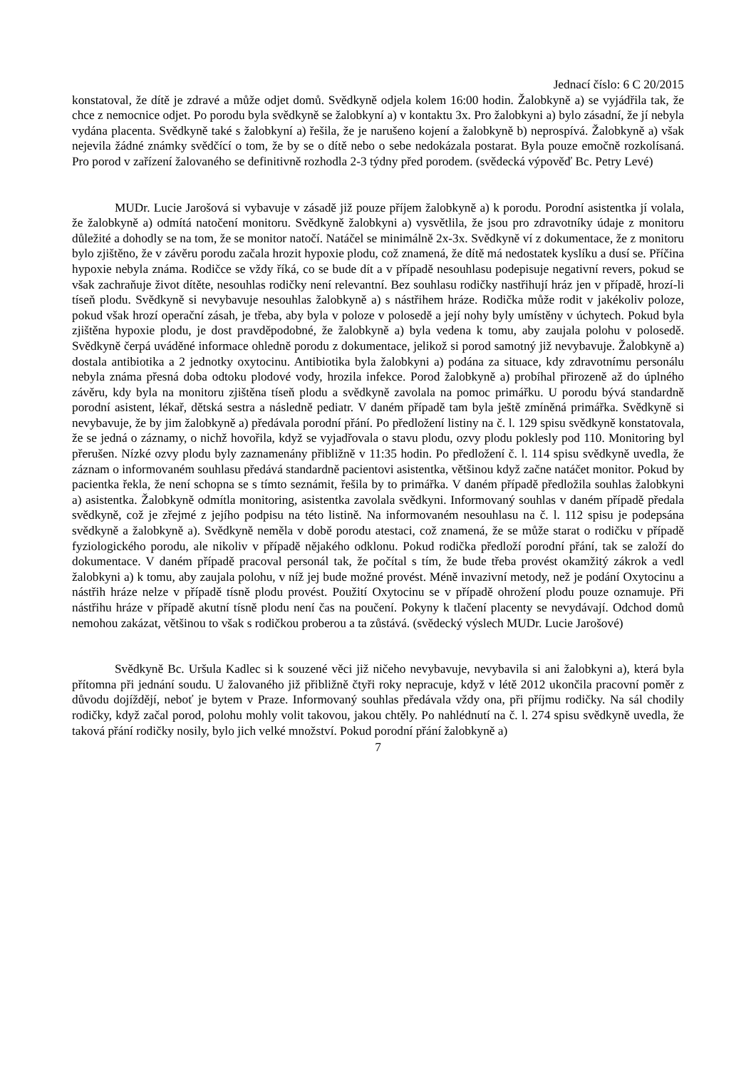Jednací číslo: 6 C 20/2015
konstatoval, že dítě je zdravé a může odjet domů. Svědkyně odjela kolem 16:00 hodin. Žalobkyně a) se vyjádřila tak, že chce z nemocnice odjet. Po porodu byla svědkyně se žalobkyní a) v kontaktu 3x. Pro žalobkyni a) bylo zásadní, že jí nebyla vydána placenta. Svědkyně také s žalobkyní a) řešila, že je narušeno kojení a žalobkyně b) neprospívá. Žalobkyně a) však nejevila žádné známky svědčící o tom, že by se o dítě nebo o sebe nedokázala postarat. Byla pouze emočně rozkolísaná. Pro porod v zařízení žalovaného se definitivně rozhodla 2-3 týdny před porodem. (svědecká výpověď Bc. Petry Levé)
MUDr. Lucie Jarošová si vybavuje v zásadě již pouze příjem žalobkyně a) k porodu. Porodní asistentka jí volala, že žalobkyně a) odmítá natočení monitoru. Svědkyně žalobkyni a) vysvětlila, že jsou pro zdravotníky údaje z monitoru důležité a dohodly se na tom, že se monitor natočí. Natáčel se minimálně 2x-3x. Svědkyně ví z dokumentace, že z monitoru bylo zjištěno, že v závěru porodu začala hrozit hypoxie plodu, což znamená, že dítě má nedostatek kyslíku a dusí se. Příčina hypoxie nebyla známa. Rodičce se vždy říká, co se bude dít a v případě nesouhlasu podepisuje negativní revers, pokud se však zachraňuje život dítěte, nesouhlas rodičky není relevantní. Bez souhlasu rodičky nastřihují hráz jen v případě, hrozí-li tíseň plodu. Svědkyně si nevybavuje nesouhlas žalobkyně a) s nástřihem hráze. Rodička může rodit v jakékoliv poloze, pokud však hrozí operační zásah, je třeba, aby byla v poloze v polosedě a její nohy byly umístěny v úchytech. Pokud byla zjištěna hypoxie plodu, je dost pravděpodobné, že žalobkyně a) byla vedena k tomu, aby zaujala polohu v polosedě. Svědkyně čerpá uváděné informace ohledně porodu z dokumentace, jelikož si porod samotný již nevybavuje. Žalobkyně a) dostala antibiotika a 2 jednotky oxytocinu. Antibiotika byla žalobkyni a) podána za situace, kdy zdravotnímu personálu nebyla známa přesná doba odtoku plodové vody, hrozila infekce. Porod žalobkyně a) probíhal přirozeně až do úplného závěru, kdy byla na monitoru zjištěna tíseň plodu a svědkyně zavolala na pomoc primářku. U porodu bývá standardně porodní asistent, lékař, dětská sestra a následně pediatr. V daném případě tam byla ještě zmíněná primářka. Svědkyně si nevybavuje, že by jim žalobkyně a) předávala porodní přání. Po předložení listiny na č. l. 129 spisu svědkyně konstatovala, že se jedná o záznamy, o nichž hovořila, když se vyjadřovala o stavu plodu, ozvy plodu poklesly pod 110. Monitoring byl přerušen. Nízké ozvy plodu byly zaznamenány přibližně v 11:35 hodin. Po předložení č. l. 114 spisu svědkyně uvedla, že záznam o informovaném souhlasu předává standardně pacientovi asistentka, většinou když začne natáčet monitor. Pokud by pacientka řekla, že není schopna se s tímto seznámit, řešila by to primářka. V daném případě předložila souhlas žalobkyni a) asistentka. Žalobkyně odmítla monitoring, asistentka zavolala svědkyni. Informovaný souhlas v daném případě předala svědkyně, což je zřejmé z jejího podpisu na této listině. Na informovaném nesouhlasu na č. l. 112 spisu je podepsána svědkyně a žalobkyně a). Svědkyně neměla v době porodu atestaci, což znamená, že se může starat o rodičku v případě fyziologického porodu, ale nikoliv v případě nějakého odklonu. Pokud rodička předloží porodní přání, tak se založí do dokumentace. V daném případě pracoval personál tak, že počítal s tím, že bude třeba provést okamžitý zákrok a vedl žalobkyni a) k tomu, aby zaujala polohu, v níž jej bude možné provést. Méně invazivní metody, než je podání Oxytocinu a nástřih hráze nelze v případě tísně plodu provést. Použití Oxytocinu se v případě ohrožení plodu pouze oznamuje. Při nástřihu hráze v případě akutní tísně plodu není čas na poučení. Pokyny k tlačení placenty se nevydávají. Odchod domů nemohou zakázat, většinou to však s rodičkou proberou a ta zůstává. (svědecký výslech MUDr. Lucie Jarošové)
Svědkyně Bc. Uršula Kadlec si k souzené věci již ničeho nevybavuje, nevybavila si ani žalobkyni a), která byla přítomna při jednání soudu. U žalovaného již přibližně čtyři roky nepracuje, když v létě 2012 ukončila pracovní poměr z důvodu dojíždějí, neboť je bytem v Praze. Informovaný souhlas předávala vždy ona, při příjmu rodičky. Na sál chodily rodičky, když začal porod, polohu mohly volit takovou, jakou chtěly. Po nahlédnutí na č. l. 274 spisu svědkyně uvedla, že taková přání rodičky nosily, bylo jich velké množství. Pokud porodní přání žalobkyně a)
7